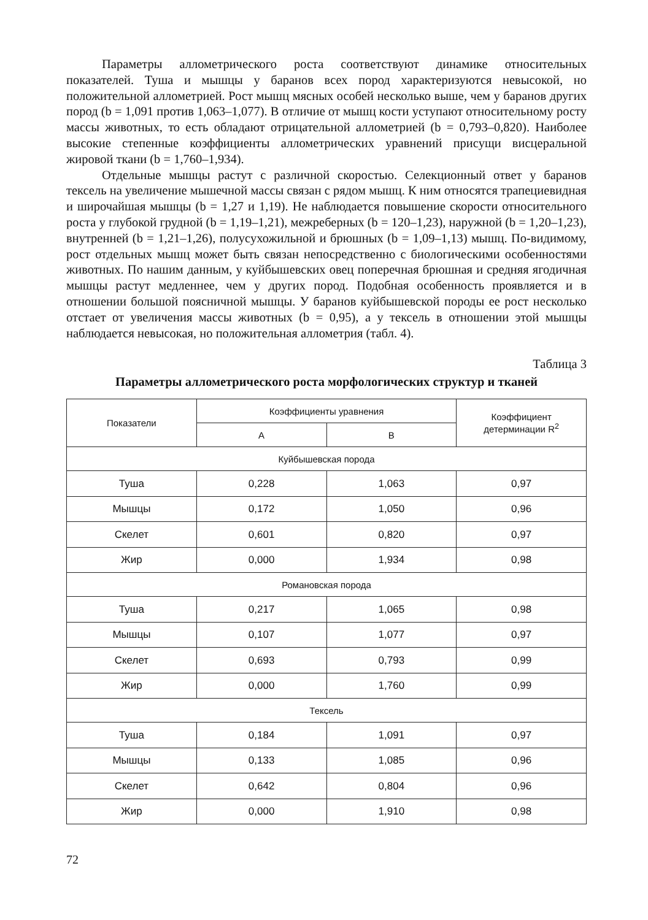Параметры аллометрического роста соответствуют динамике относительных показателей. Туша и мышцы у баранов всех пород характеризуются невысокой, но положительной аллометрией. Рост мышц мясных особей несколько выше, чем у баранов других пород (b = 1,091 против 1,063–1,077). В отличие от мышц кости уступают относительному росту массы животных, то есть обладают отрицательной аллометрией (b = 0,793–0,820). Наиболее высокие степенные коэффициенты аллометрических уравнений присущи висцеральной жировой ткани (b = 1,760–1,934).
Отдельные мышцы растут с различной скоростью. Селекционный ответ у баранов тексель на увеличение мышечной массы связан с рядом мышц. К ним относятся трапециевидная и широчайшая мышцы (b = 1,27 и 1,19). Не наблюдается повышение скорости относительного роста у глубокой грудной (b = 1,19–1,21), межреберных (b = 120–1,23), наружной (b = 1,20–1,23), внутренней (b = 1,21–1,26), полусухожильной и брюшных (b = 1,09–1,13) мышц. По-видимому, рост отдельных мышц может быть связан непосредственно с биологическими особенностями животных. По нашим данным, у куйбышевских овец поперечная брюшная и средняя ягодичная мышцы растут медленнее, чем у других пород. Подобная особенность проявляется и в отношении большой поясничной мышцы. У баранов куйбышевской породы ее рост несколько отстает от увеличения массы животных (b = 0,95), а у тексель в отношении этой мышцы наблюдается невысокая, но положительная аллометрия (табл. 4).
Таблица 3
Параметры аллометрического роста морфологических структур и тканей
| Показатели | Коэффициенты уравнения | | Коэффициент детерминации R<sup>2</sup> |
| --- | --- | --- | --- |
| | A | B | |
| Куйбышевская порода | | | |
| Туша | 0,228 | 1,063 | 0,97 |
| Мышцы | 0,172 | 1,050 | 0,96 |
| Скелет | 0,601 | 0,820 | 0,97 |
| Жир | 0,000 | 1,934 | 0,98 |
| Романовская порода | | | |
| Туша | 0,217 | 1,065 | 0,98 |
| Мышцы | 0,107 | 1,077 | 0,97 |
| Скелет | 0,693 | 0,793 | 0,99 |
| Жир | 0,000 | 1,760 | 0,99 |
| Тексель | | | |
| Туша | 0,184 | 1,091 | 0,97 |
| Мышцы | 0,133 | 1,085 | 0,96 |
| Скелет | 0,642 | 0,804 | 0,96 |
| Жир | 0,000 | 1,910 | 0,98 |
72